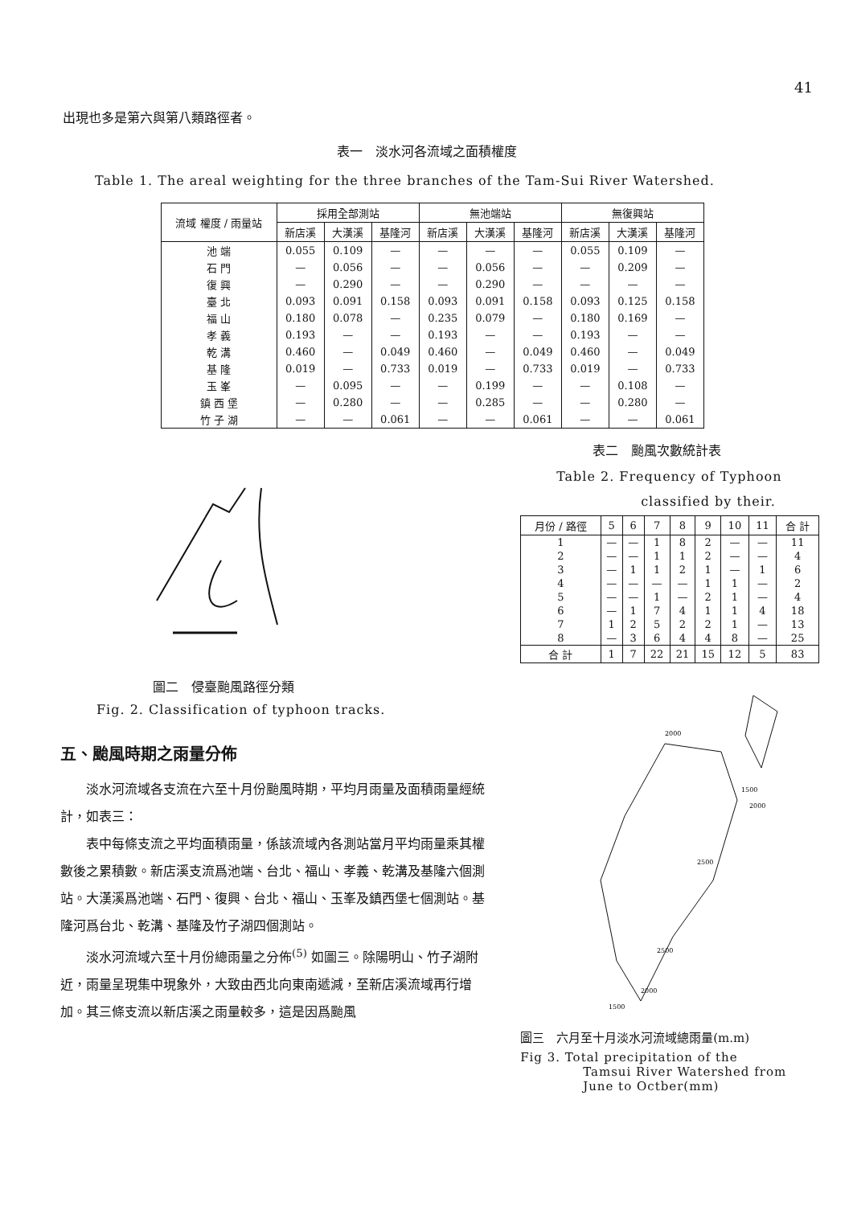41
出現也多是第六與第八類路徑者。
表一　淡水河各流域之面積權度
Table 1. The areal weighting for the three branches of the Tam-Sui River Watershed.
| 流域 權度 / 雨量站 | 採用全部測站 | | | 無池端站 | | | 無復興站 | | |
| --- | --- | --- | --- | --- | --- | --- | --- | --- | --- |
| | 新店溪 | 大漢溪 | 基隆河 | 新店溪 | 大漢溪 | 基隆河 | 新店溪 | 大漢溪 | 基隆河 |
| 池 端 | 0.055 | 0.109 | — | — | — | — | 0.055 | 0.109 | — |
| 石 門 | — | 0.056 | — | — | 0.056 | — | — | 0.209 | — |
| 復 興 | — | 0.290 | — | — | 0.290 | — | — | — | — |
| 臺 北 | 0.093 | 0.091 | 0.158 | 0.093 | 0.091 | 0.158 | 0.093 | 0.125 | 0.158 |
| 福 山 | 0.180 | 0.078 | — | 0.235 | 0.079 | — | 0.180 | 0.169 | — |
| 孝 義 | 0.193 | — | — | 0.193 | — | — | 0.193 | — | — |
| 乾 溝 | 0.460 | — | 0.049 | 0.460 | — | 0.049 | 0.460 | — | 0.049 |
| 基 隆 | 0.019 | — | 0.733 | 0.019 | — | 0.733 | 0.019 | — | 0.733 |
| 玉 峯 | — | 0.095 | — | — | 0.199 | — | — | 0.108 | — |
| 鎮 西 堡 | — | 0.280 | — | — | 0.285 | — | — | 0.280 | — |
| 竹 子 湖 | — | — | 0.061 | — | — | 0.061 | — | — | 0.061 |
圖二　侵臺颱風路徑分類
Fig. 2. Classification of typhoon tracks.
五、颱風時期之雨量分佈
淡水河流域各支流在六至十月份颱風時期，平均月雨量及面積雨量經統計，如表三：
表中每條支流之平均面積雨量，係該流域內各測站當月平均雨量乘其權數後之累積數。新店溪支流爲池端、台北、福山、孝義、乾溝及基隆六個測站。大漢溪爲池端、石門、復興、台北、福山、玉峯及鎮西堡七個測站。基隆河爲台北、乾溝、基隆及竹子湖四個測站。
淡水河流域六至十月份總雨量之分佈<sup>(5)</sup> 如圖三。除陽明山、竹子湖附近，雨量呈現集中現象外，大致由西北向東南遞減，至新店溪流域再行增加。其三條支流以新店溪之雨量較多，這是因爲颱風
表二　颱風次數統計表
Table 2. Frequency of Typhoon
classified by their.
| 月份 / 路徑 | 5 | 6 | 7 | 8 | 9 | 10 | 11 | 合 計 |
| --- | --- | --- | --- | --- | --- | --- | --- | --- |
| 1 | — | — | 1 | 8 | 2 | — | — | 11 |
| 2 | — | — | 1 | 1 | 2 | — | — | 4 |
| 3 | — | 1 | 1 | 2 | 1 | — | 1 | 6 |
| 4 | — | — | — | — | 1 | 1 | — | 2 |
| 5 | — | — | 1 | — | 2 | 1 | — | 4 |
| 6 | — | 1 | 7 | 4 | 1 | 1 | 4 | 18 |
| 7 | 1 | 2 | 5 | 2 | 2 | 1 | — | 13 |
| 8 | — | 3 | 6 | 4 | 4 | 8 | — | 25 |
| 合 計 | 1 | 7 | 22 | 21 | 15 | 12 | 5 | 83 |
2000
1500
2000
2500
2500
2000
1500
圖三　六月至十月淡水河流域總雨量(m.m)
Fig 3. Total precipitation of the
Tamsui River Watershed from
June to Octber(mm)